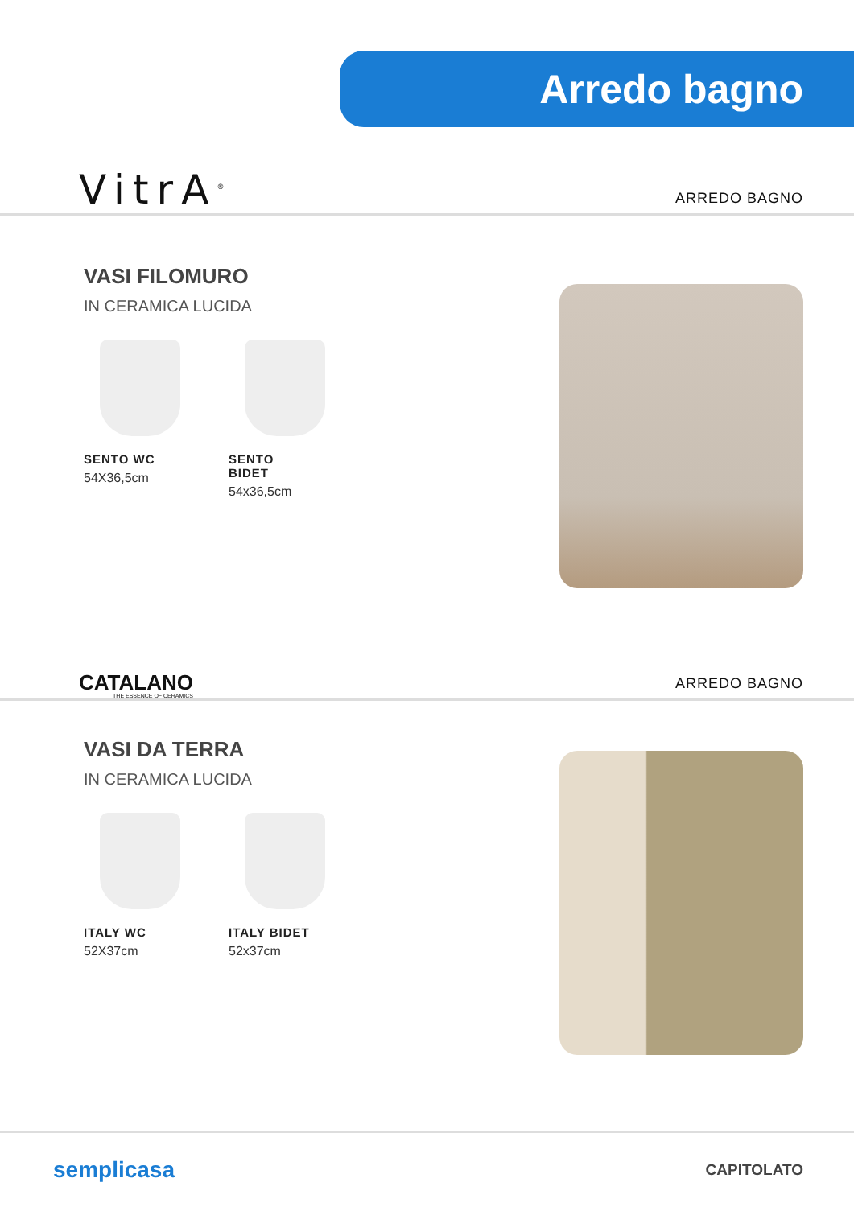Arredo bagno
VitrA<sup>®</sup>
ARREDO BAGNO
VASI FILOMURO
IN CERAMICA LUCIDA
SENTO WC
54X36,5cm
SENTO BIDET
54x36,5cm
CATALANO
THE ESSENCE OF CERAMICS
ARREDO BAGNO
VASI DA TERRA
IN CERAMICA LUCIDA
ITALY WC
52X37cm
ITALY BIDET
52x37cm
semplicasa
CAPITOLATO